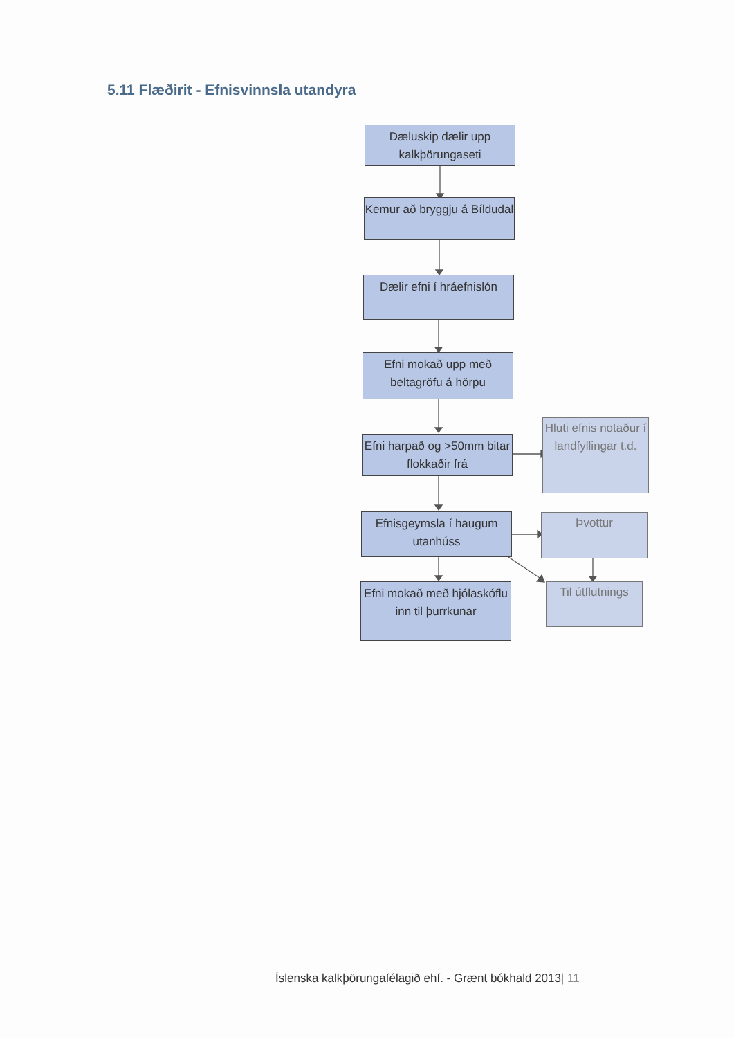5.11 Flæðirit - Efnisvinnsla utandyra
Dæluskip dælir upp kalkþörungaseti
Kemur að bryggju á Bíldudal
Dælir efni í hráefnislón
Efni mokað upp með beltagröfu á hörpu
Efni harpað og >50mm bitar flokkaðir frá
Efnisgeymsla í haugum utanhúss
Efni mokað með hjólaskóflu inn til þurrkunar
Hluti efnis notaður í landfyllingar t.d.
Þvottur
Til útflutnings
Íslenska kalkþörungafélagið ehf. - Grænt bókhald 2013| 11